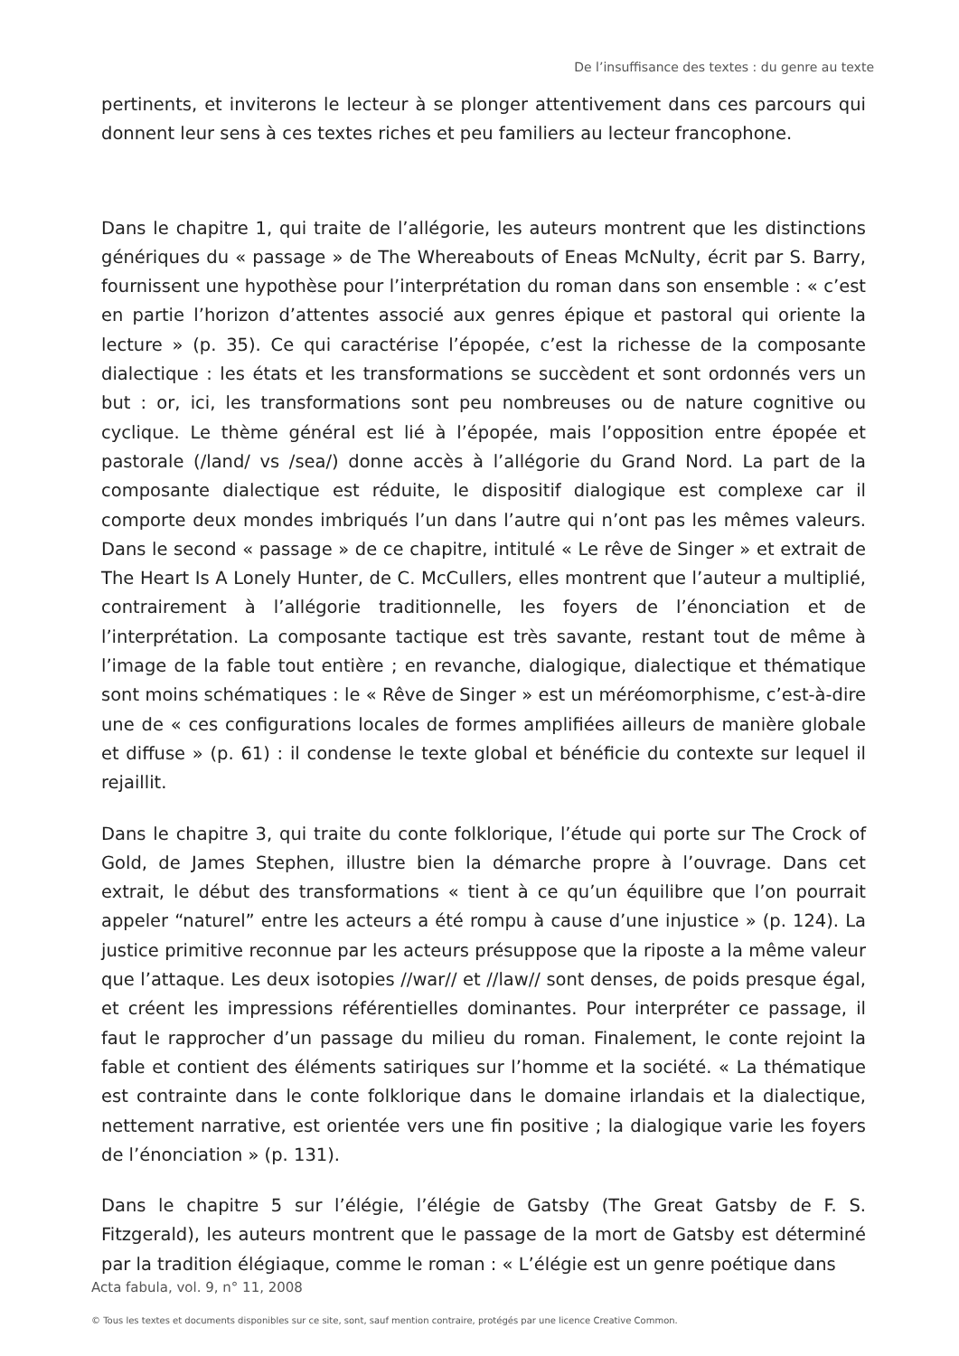De l’insuffisance des textes : du genre au texte
pertinents, et inviterons le lecteur à se plonger attentivement dans ces parcours qui donnent leur sens à ces textes riches et peu familiers au lecteur francophone.
Dans le chapitre 1, qui traite de l’allégorie, les auteurs montrent que les distinctions génériques du « passage » de The Whereabouts of Eneas McNulty, écrit par S. Barry, fournissent une hypothèse pour l’interprétation du roman dans son ensemble : « c’est en partie l’horizon d’attentes associé aux genres épique et pastoral qui oriente la lecture » (p. 35). Ce qui caractérise l’épopée, c’est la richesse de la composante dialectique : les états et les transformations se succèdent et sont ordonnés vers un but : or, ici, les transformations sont peu nombreuses ou de nature cognitive ou cyclique. Le thème général est lié à l’épopée, mais l’opposition entre épopée et pastorale (/land/ vs /sea/) donne accès à l’allégorie du Grand Nord. La part de la composante dialectique est réduite, le dispositif dialogique est complexe car il comporte deux mondes imbriqués l’un dans l’autre qui n’ont pas les mêmes valeurs. Dans le second « passage » de ce chapitre, intitulé « Le rêve de Singer » et extrait de The Heart Is A Lonely Hunter, de C. McCullers, elles montrent que l’auteur a multiplié, contrairement à l’allégorie traditionnelle, les foyers de l’énonciation et de l’interprétation. La composante tactique est très savante, restant tout de même à l’image de la fable tout entière ; en revanche, dialogique, dialectique et thématique sont moins schématiques : le « Rêve de Singer » est un méréomorphisme, c’est-à-dire une de « ces configurations locales de formes amplifiées ailleurs de manière globale et diffuse » (p. 61) : il condense le texte global et bénéficie du contexte sur lequel il rejaillit.
Dans le chapitre 3, qui traite du conte folklorique, l’étude qui porte sur The Crock of Gold, de James Stephen, illustre bien la démarche propre à l’ouvrage. Dans cet extrait, le début des transformations « tient à ce qu’un équilibre que l’on pourrait appeler “naturel” entre les acteurs a été rompu à cause d’une injustice » (p. 124). La justice primitive reconnue par les acteurs présuppose que la riposte a la même valeur que l’attaque. Les deux isotopies //war// et //law// sont denses, de poids presque égal, et créent les impressions référentielles dominantes. Pour interpréter ce passage, il faut le rapprocher d’un passage du milieu du roman. Finalement, le conte rejoint la fable et contient des éléments satiriques sur l’homme et la société. « La thématique est contrainte dans le conte folklorique dans le domaine irlandais et la dialectique, nettement narrative, est orientée vers une fin positive ; la dialogique varie les foyers de l’énonciation » (p. 131).
Dans le chapitre 5 sur l’élégie, l’élégie de Gatsby (The Great Gatsby de F. S. Fitzgerald), les auteurs montrent que le passage de la mort de Gatsby est déterminé par la tradition élégiaque, comme le roman : « L’élégie est un genre poétique dans
Acta fabula, vol. 9, n° 11, 2008
© Tous les textes et documents disponibles sur ce site, sont, sauf mention contraire, protégés par une licence Creative Common.